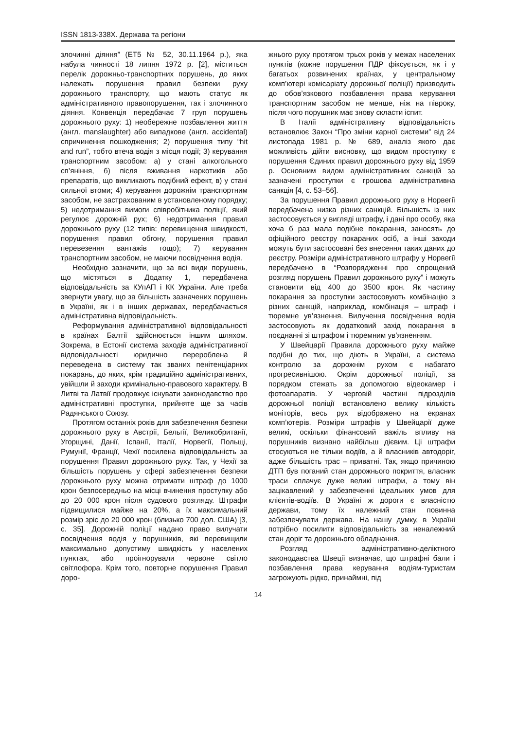ISSN 1813-338Х. Держава та регіони
злочинні діяння” (ЕТ5 № 52, 30.11.1964 р.), яка набула чинності 18 липня 1972 р. [2], міститься перелік дорожньо-транспортних порушень, до яких належать порушення правил безпеки руху дорожнього транспорту, що мають статус як адміністративного правопорушення, так і злочинного діяння. Конвенція передбачає 7 груп порушень дорожнього руху: 1) необережне позбавлення життя (англ. manslaughter) або випадкове (англ. accidental) спричинення пошкодження; 2) порушення типу “hit and run”, тобто втеча водія з місця події; 3) керування транспортним засобом: а) у стані алкогольного сп’яніння, б) після вживання наркотиків або препаратів, що викликають подібний ефект, в) у стані сильної втоми; 4) керування дорожнім транспортним засобом, не застрахованим в установленому порядку; 5) недотримання вимоги співробітника поліції, який регулює дорожній рух; 6) недотримання правил дорожнього руху (12 типів: перевищення швидкості, порушення правил обгону, порушення правил перевезення вантажів тощо); 7) керування транспортним засобом, не маючи посвідчення водія.
Необхідно зазначити, що за всі види порушень, що містяться в Додатку 1, передбачена відповідальність за КУпАП і КК України. Але треба звернути увагу, що за більшість зазначених порушень в Україні, як і в інших державах, передбачається адміністративна відповідальність.
Реформування адміністративної відповідальності в країнах Балтії здійснюється іншим шляхом. Зокрема, в Естонії система заходів адміністративної відповідальності юридично перероблена й переведена в систему так званих пенітенціарних покарань, до яких, крім традиційно адміністративних, увійшли й заходи кримінально-правового характеру. В Литві та Латвії продовжує існувати законодавство про адміністративні проступки, прийняте ще за часів Радянського Союзу.
Протягом останніх років для забезпечення безпеки дорожнього руху в Австрії, Бельгії, Великобританії, Угорщині, Данії, Іспанії, Італії, Норвегії, Польщі, Румунії, Франції, Чехії посилена відповідальність за порушення Правил дорожнього руху. Так, у Чехії за більшість порушень у сфері забезпечення безпеки дорожнього руху можна отримати штраф до 1000 крон безпосередньо на місці вчинення проступку або до 20 000 крон після судового розгляду. Штрафи підвищилися майже на 20%, а їх максимальний розмір зріс до 20 000 крон (близько 700 дол. США) [3, с. 35]. Дорожній поліції надано право вилучати посвідчення водія у порушників, які перевищили максимально допустиму швидкість у населених пунктах, або проігнорували червоне світло світлофора. Крім того, повторне порушення Правил доро-
жнього руху протягом трьох років у межах населених пунктів (кожне порушення ПДР фіксується, як і у багатьох розвинених країнах, у центральному комп’ютері комісаріату дорожньої поліції) призводить до обов’язкового позбавлення права керування транспортним засобом не менше, ніж на півроку, після чого порушник має знову скласти іспит.
В Італії адміністративну відповідальність встановлює Закон “Про зміни карної системи” від 24 листопада 1981 р. № 689, аналіз якого дає можливість дійти висновку, що видом проступку є порушення Єдиних правил дорожнього руху від 1959 р. Основним видом адміністративних санкцій за зазначені проступки є грошова адміністративна санкція [4, с. 53–56].
За порушення Правил дорожнього руху в Норвегії передбачена низка різних санкцій. Більшість із них застосовується у вигляді штрафу, і дані про особу, яка хоча б раз мала подібне покарання, заносять до офіційного реєстру покараних осіб, а інші заходи можуть бути застосовані без внесення таких даних до реєстру. Розміри адміністративного штрафу у Норвегії передбачено в “Розпорядженні про спрощений розгляд порушень Правил дорожнього руху” і можуть становити від 400 до 3500 крон. Як частину покарання за проступки застосовують комбінацію з різних санкцій, наприклад, комбінація – штраф і тюремне ув’язнення. Вилучення посвідчення водія застосовують як додатковий захід покарання в поєднанні зі штрафом і тюремним ув’язненням.
У Швейцарії Правила дорожнього руху майже подібні до тих, що діють в Україні, а система контролю за дорожнім рухом є набагато прогресивнішою. Окрім дорожньої поліції, за порядком стежать за допомогою відеокамер і фотоапаратів. У черговій частині підрозділів дорожньої поліції встановлено велику кількість моніторів, весь рух відображено на екранах комп’ютерів. Розміри штрафів у Швейцарії дуже великі, оскільки фінансовий важіль впливу на порушників визнано найбільш дієвим. Ці штрафи стосуються не тільки водіїв, а й власників автодоріг, адже більшість трас – приватні. Так, якщо причиною ДТП був поганий стан дорожнього покриття, власник траси сплачує дуже великі штрафи, а тому він зацікавлений у забезпеченні ідеальних умов для клієнтів-водіїв. В Україні ж дороги є власністю держави, тому їх належний стан повинна забезпечувати держава. На нашу думку, в Україні потрібно посилити відповідальність за неналежний стан доріг та дорожнього обладнання.
Розгляд адміністративно-деліктного законодавства Швеції визначає, що штрафні бали і позбавлення права керування водіям-туристам загрожують рідко, принаймні, під
14